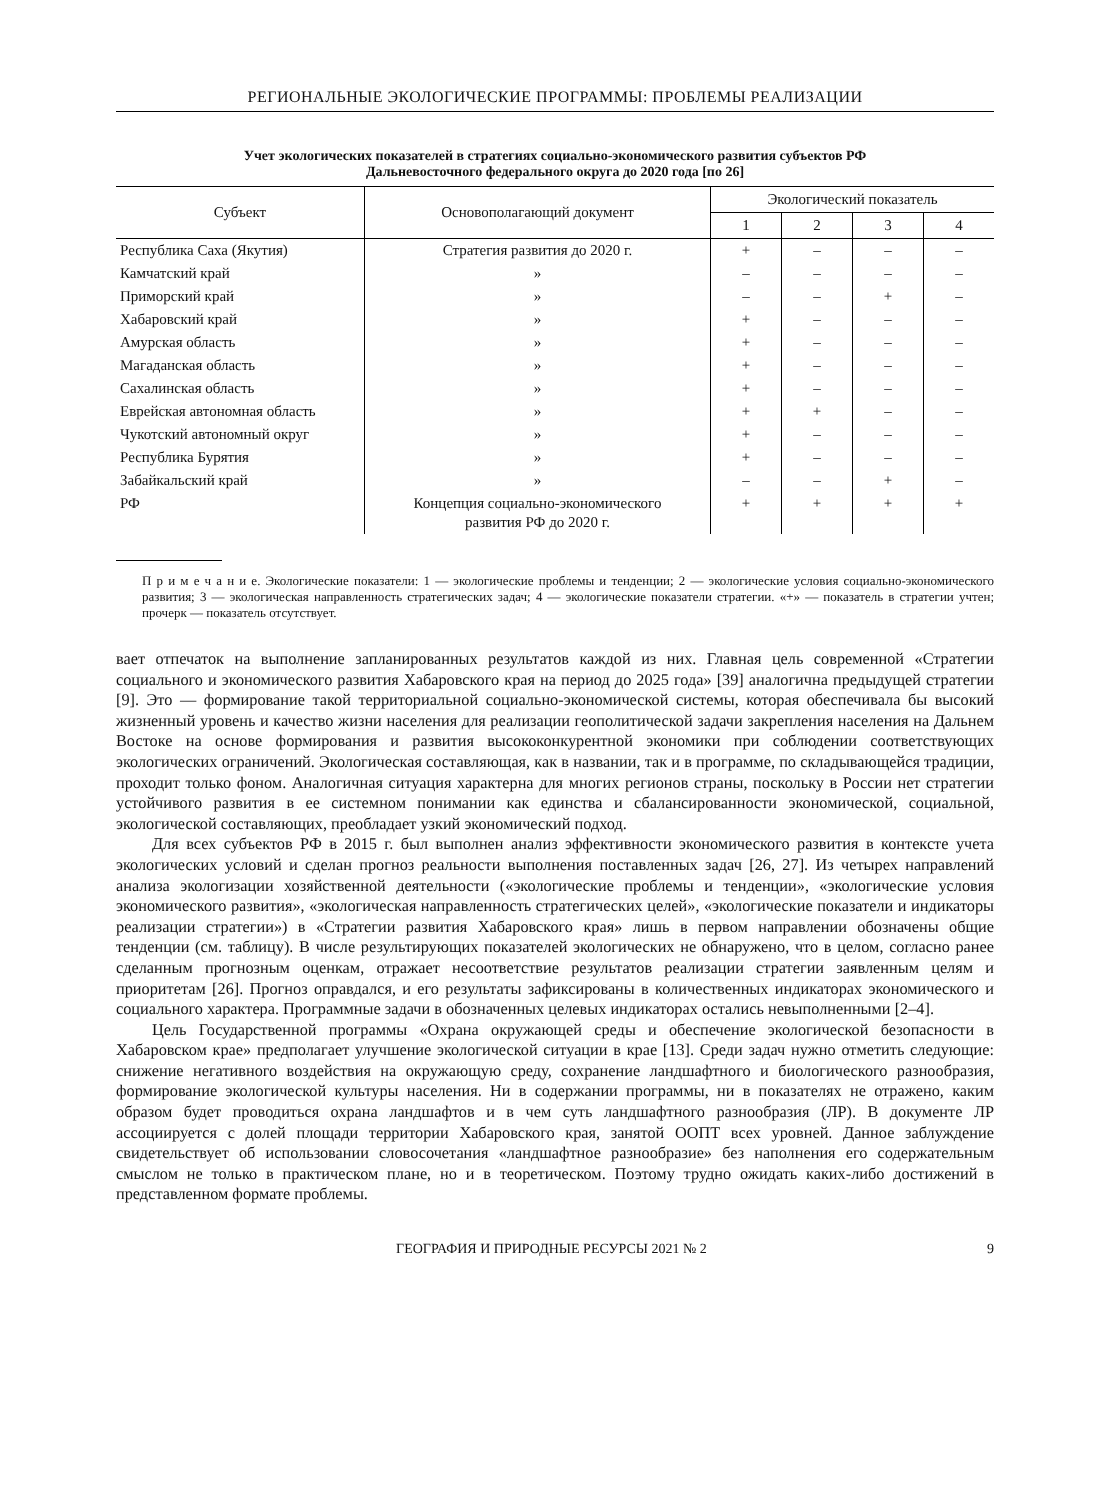РЕГИОНАЛЬНЫЕ ЭКОЛОГИЧЕСКИЕ ПРОГРАММЫ: ПРОБЛЕМЫ РЕАЛИЗАЦИИ
Учет экологических показателей в стратегиях социально-экономического развития субъектов РФ
Дальневосточного федерального округа до 2020 года [по 26]
| Субъект | Основополагающий документ | Экологический показатель | | | |
| --- | --- | --- | --- | --- | --- |
| | | 1 | 2 | 3 | 4 |
| Республика Саха (Якутия) | Стратегия развития до 2020 г. | + | – | – | – |
| Камчатский край | » | – | – | – | – |
| Приморский край | » | – | – | + | – |
| Хабаровский край | » | + | – | – | – |
| Амурская область | » | + | – | – | – |
| Магаданская область | » | + | – | – | – |
| Сахалинская область | » | + | – | – | – |
| Еврейская автономная область | » | + | + | – | – |
| Чукотский автономный округ | » | + | – | – | – |
| Республика Бурятия | » | + | – | – | – |
| Забайкальский край | » | – | – | + | – |
| РФ | Концепция социально-экономического развития РФ до 2020 г. | + | + | + | + |
П р и м е ч а н и е. Экологические показатели: 1 — экологические проблемы и тенденции; 2 — экологические условия социально-экономического развития; 3 — экологическая направленность стратегических задач; 4 — экологические показатели стратегии. «+» — показатель в стратегии учтен; прочерк — показатель отсутствует.
вает отпечаток на выполнение запланированных результатов каждой из них. Главная цель современной «Стратегии социального и экономического развития Хабаровского края на период до 2025 года» [39] аналогична предыдущей стратегии [9]. Это — формирование такой территориальной социально-экономической системы, которая обеспечивала бы высокий жизненный уровень и качество жизни населения для реализации геополитической задачи закрепления населения на Дальнем Востоке на основе формирования и развития высококонкурентной экономики при соблюдении соответствующих экологических ограничений. Экологическая составляющая, как в названии, так и в программе, по складывающейся традиции, проходит только фоном. Аналогичная ситуация характерна для многих регионов страны, поскольку в России нет стратегии устойчивого развития в ее системном понимании как единства и сбалансированности экономической, социальной, экологической составляющих, преобладает узкий экономический подход.
Для всех субъектов РФ в 2015 г. был выполнен анализ эффективности экономического развития в контексте учета экологических условий и сделан прогноз реальности выполнения поставленных задач [26, 27]. Из четырех направлений анализа экологизации хозяйственной деятельности («экологические проблемы и тенденции», «экологические условия экономического развития», «экологическая направленность стратегических целей», «экологические показатели и индикаторы реализации стратегии») в «Стратегии развития Хабаровского края» лишь в первом направлении обозначены общие тенденции (см. таблицу). В числе результирующих показателей экологических не обнаружено, что в целом, согласно ранее сделанным прогнозным оценкам, отражает несоответствие результатов реализации стратегии заявленным целям и приоритетам [26]. Прогноз оправдался, и его результаты зафиксированы в количественных индикаторах экономического и социального характера. Программные задачи в обозначенных целевых индикаторах остались невыполненными [2–4].
Цель Государственной программы «Охрана окружающей среды и обеспечение экологической безопасности в Хабаровском крае» предполагает улучшение экологической ситуации в крае [13]. Среди задач нужно отметить следующие: снижение негативного воздействия на окружающую среду, сохранение ландшафтного и биологического разнообразия, формирование экологической культуры населения. Ни в содержании программы, ни в показателях не отражено, каким образом будет проводиться охрана ландшафтов и в чем суть ландшафтного разнообразия (ЛР). В документе ЛР ассоциируется с долей площади территории Хабаровского края, занятой ООПТ всех уровней. Данное заблуждение свидетельствует об использовании словосочетания «ландшафтное разнообразие» без наполнения его содержательным смыслом не только в практическом плане, но и в теоретическом. Поэтому трудно ожидать каких-либо достижений в представленном формате проблемы.
ГЕОГРАФИЯ И ПРИРОДНЫЕ РЕСУРСЫ 2021 № 2 9